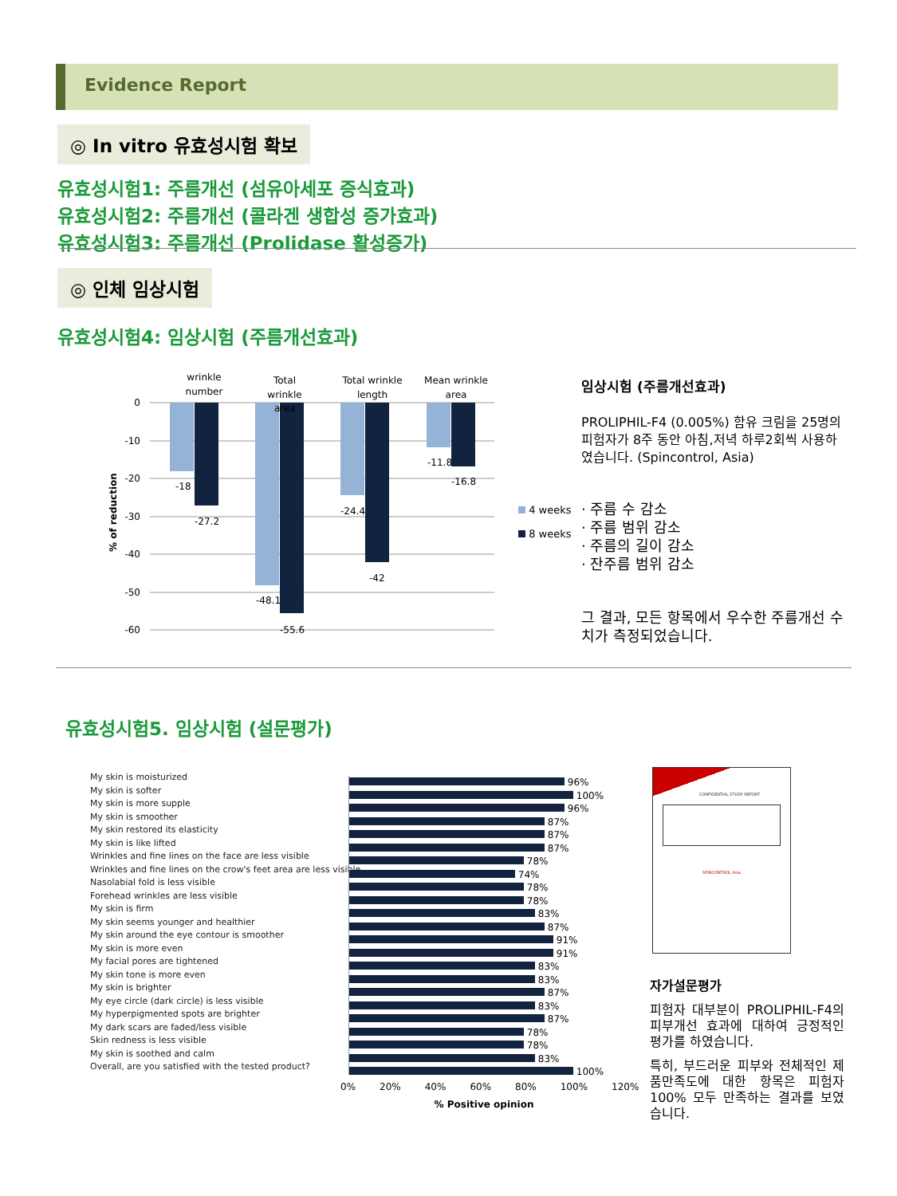Evidence Report
◎ In vitro 유효성시험 확보
유효성시험1: 주름개선 (섬유아세포 증식효과)
유효성시험2: 주름개선 (콜라겐 생합성 증가효과)
유효성시험3: 주름개선 (Prolidase 활성증가)
◎ 인체 임상시험
유효성시험4: 임상시험 (주름개선효과)
wrinkle
number
Total
wrinkle
Total wrinkle
length
Mean wrinkle
area
0
-10
-20
-30
-40
-50
-60
% of reduction
-18
-27.2
-48.1
-55.6
-24.4
-42
-11.8
-16.8
area
4 weeks
8 weeks
임상시험 (주름개선효과)
PROLIPHIL-F4 (0.005%) 함유 크림을 25명의 피험자가 8주 동안 아침,저녁 하루2회씩 사용하였습니다. (Spincontrol, Asia)
· 주름 수 감소
· 주름 범위 감소
· 주름의 길이 감소
· 잔주름 범위 감소
그 결과, 모든 항목에서 우수한 주름개선 수치가 측정되었습니다.
유효성시험5. 임상시험 (설문평가)
My skin is moisturized
My skin is softer
My skin is more supple
My skin is smoother
My skin restored its elasticity
My skin is like lifted
Wrinkles and fine lines on the face are less visible
Wrinkles and fine lines on the crow's feet area are less visible
Nasolabial fold is less visible
Forehead wrinkles are less visible
My skin is firm
My skin seems younger and healthier
My skin around the eye contour is smoother
My skin is more even
My facial pores are tightened
My skin tone is more even
My skin is brighter
My eye circle (dark circle) is less visible
My hyperpigmented spots are brighter
My dark scars are faded/less visible
Skin redness is less visible
My skin is soothed and calm
Overall, are you satisfied with the tested product?
96%
100%
96%
87%
87%
87%
78%
74%
78%
78%
83%
87%
91%
91%
83%
83%
87%
83%
87%
78%
78%
83%
100%
0% 20% 40% 60% 80% 100% 120%
% Positive opinion
CONFIDENTIAL STUDY REPORT
SPINCONTROL Asia
자가설문평가
피험자 대부분이 PROLIPHIL-F4의 피부개선 효과에 대하여 긍정적인 평가를 하였습니다.
특히, 부드러운 피부와 전체적인 제품만족도에 대한 항목은 피험자 100% 모두 만족하는 결과를 보였습니다.